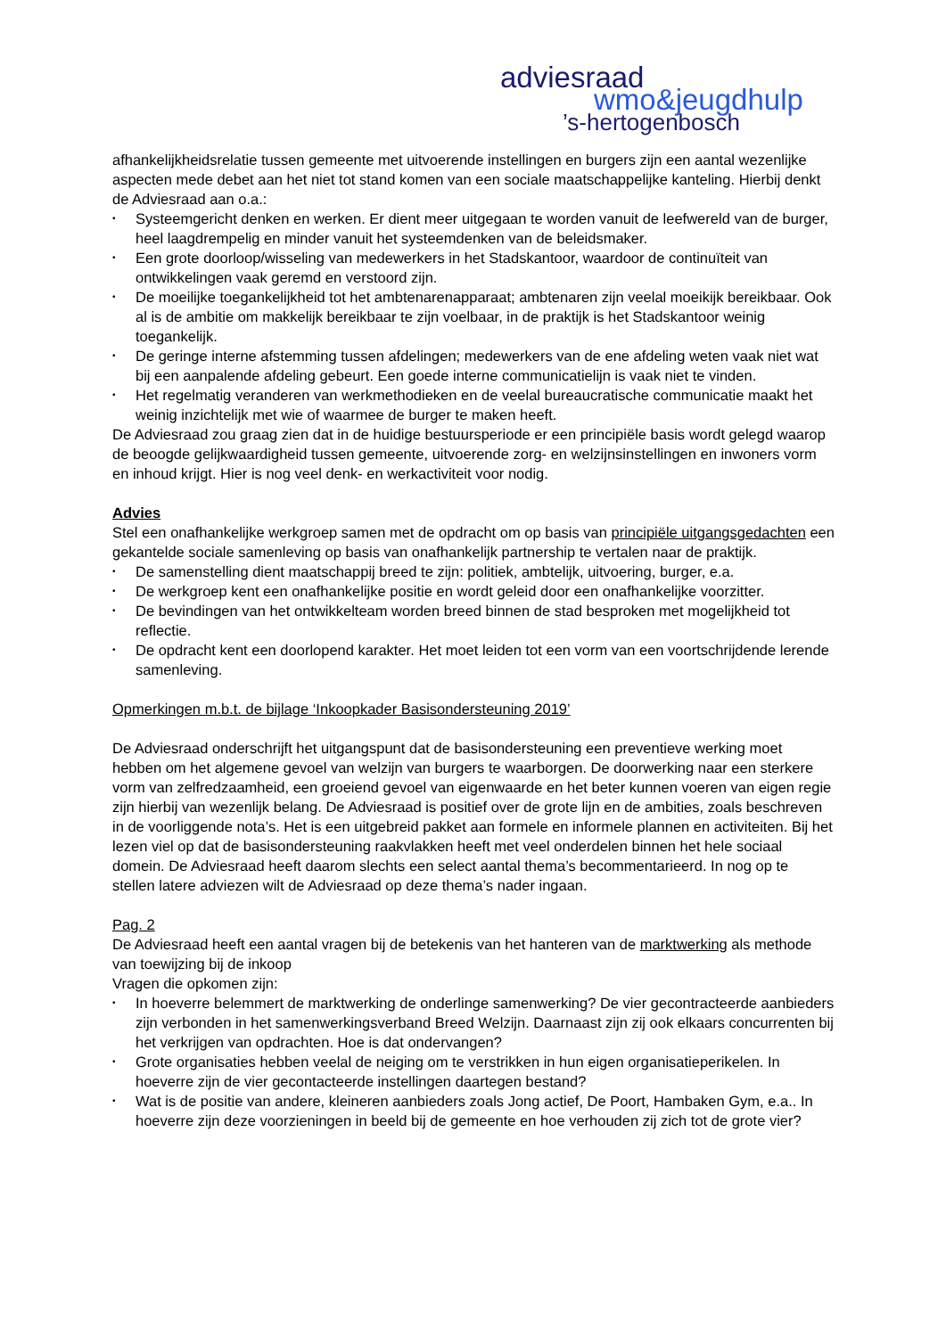adviesraad
wmo&jeugdhulp
’s-hertogenbosch
afhankelijkheidsrelatie tussen gemeente met uitvoerende instellingen en burgers zijn een aantal wezenlijke aspecten mede debet aan het niet tot stand komen van een sociale maatschappelijke kanteling. Hierbij denkt de Adviesraad aan o.a.:
• Systeemgericht denken en werken. Er dient meer uitgegaan te worden vanuit de leefwereld van de burger, heel laagdrempelig en minder vanuit het systeemdenken van de beleidsmaker.
• Een grote doorloop/wisseling van medewerkers in het Stadskantoor, waardoor de continuïteit van ontwikkelingen vaak geremd en verstoord zijn.
• De moeilijke toegankelijkheid tot het ambtenarenapparaat; ambtenaren zijn veelal moeikijk bereikbaar. Ook al is de ambitie om makkelijk bereikbaar te zijn voelbaar, in de praktijk is het Stadskantoor weinig toegankelijk.
• De geringe interne afstemming tussen afdelingen; medewerkers van de ene afdeling weten vaak niet wat bij een aanpalende afdeling gebeurt. Een goede interne communicatielijn is vaak niet te vinden.
• Het regelmatig veranderen van werkmethodieken en de veelal bureaucratische communicatie maakt het weinig inzichtelijk met wie of waarmee de burger te maken heeft.
De Adviesraad zou graag zien dat in de huidige bestuursperiode er een principiële basis wordt gelegd waarop de beoogde gelijkwaardigheid tussen gemeente, uitvoerende zorg- en welzijnsinstellingen en inwoners vorm en inhoud krijgt. Hier is nog veel denk- en werkactiviteit voor nodig.
Advies
Stel een onafhankelijke werkgroep samen met de opdracht om op basis van principiële uitgangsgedachten een gekantelde sociale samenleving op basis van onafhankelijk partnership te vertalen naar de praktijk.
• De samenstelling dient maatschappij breed te zijn: politiek, ambtelijk, uitvoering, burger, e.a.
• De werkgroep kent een onafhankelijke positie en wordt geleid door een onafhankelijke voorzitter.
• De bevindingen van het ontwikkelteam worden breed binnen de stad besproken met mogelijkheid tot reflectie.
• De opdracht kent een doorlopend karakter. Het moet leiden tot een vorm van een voortschrijdende lerende samenleving.
Opmerkingen m.b.t. de bijlage ‘Inkoopkader Basisondersteuning 2019’
De Adviesraad onderschrijft het uitgangspunt dat de basisondersteuning een preventieve werking moet hebben om het algemene gevoel van welzijn van burgers te waarborgen. De doorwerking naar een sterkere vorm van zelfredzaamheid, een groeiend gevoel van eigenwaarde en het beter kunnen voeren van eigen regie zijn hierbij van wezenlijk belang. De Adviesraad is positief over de grote lijn en de ambities, zoals beschreven in de voorliggende nota’s. Het is een uitgebreid pakket aan formele en informele plannen en activiteiten. Bij het lezen viel op dat de basisondersteuning raakvlakken heeft met veel onderdelen binnen het hele sociaal domein. De Adviesraad heeft daarom slechts een select aantal thema’s becommentarieerd. In nog op te stellen latere adviezen wilt de Adviesraad op deze thema’s nader ingaan.
Pag. 2
De Adviesraad heeft een aantal vragen bij de betekenis van het hanteren van de marktwerking als methode van toewijzing bij de inkoop
Vragen die opkomen zijn:
• In hoeverre belemmert de marktwerking de onderlinge samenwerking? De vier gecontracteerde aanbieders zijn verbonden in het samenwerkingsverband Breed Welzijn. Daarnaast zijn zij ook elkaars concurrenten bij het verkrijgen van opdrachten. Hoe is dat ondervangen?
• Grote organisaties hebben veelal de neiging om te verstrikken in hun eigen organisatieperikelen. In hoeverre zijn de vier gecontacteerde instellingen daartegen bestand?
• Wat is de positie van andere, kleineren aanbieders zoals Jong actief, De Poort, Hambaken Gym, e.a.. In hoeverre zijn deze voorzieningen in beeld bij de gemeente en hoe verhouden zij zich tot de grote vier?